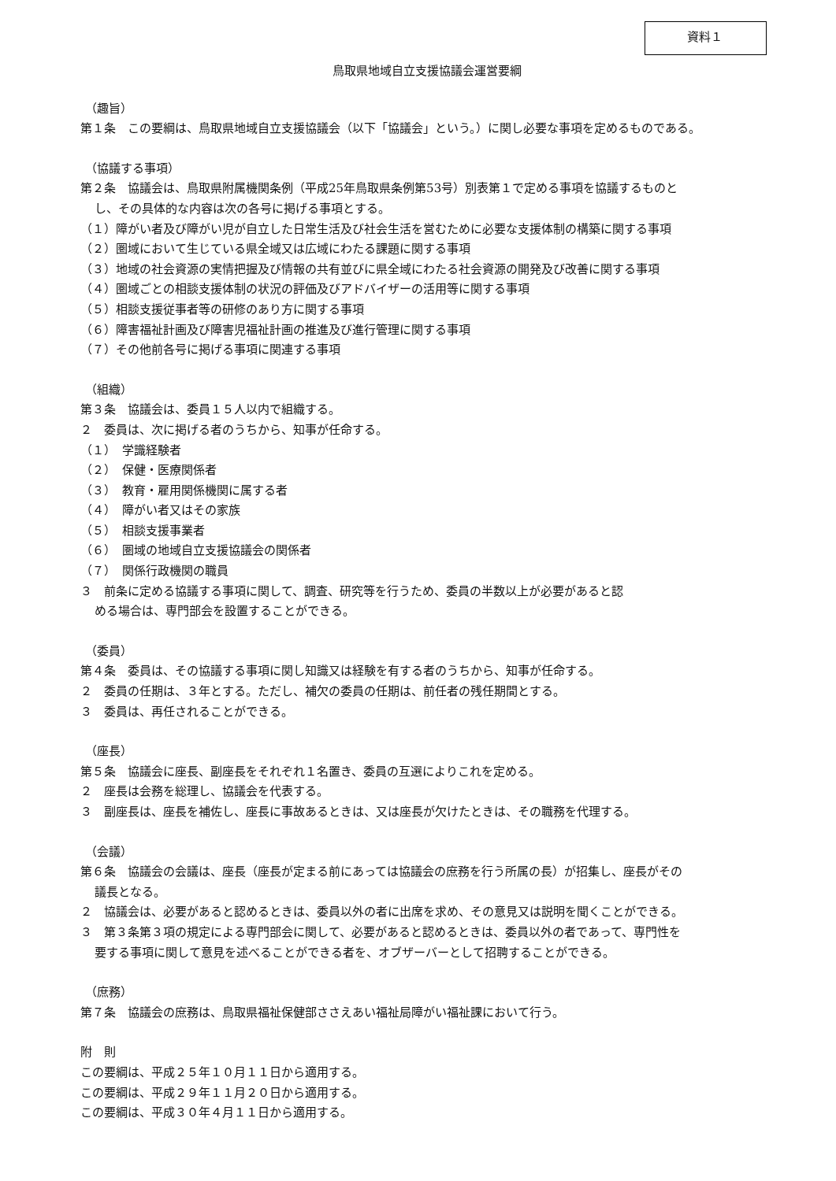資料１
鳥取県地域自立支援協議会運営要綱
（趣旨）
第１条　この要綱は、鳥取県地域自立支援協議会（以下「協議会」という。）に関し必要な事項を定めるものである。
（協議する事項）
第２条　協議会は、鳥取県附属機関条例（平成25年鳥取県条例第53号）別表第１で定める事項を協議するものと
し、その具体的な内容は次の各号に掲げる事項とする。
（１）障がい者及び障がい児が自立した日常生活及び社会生活を営むために必要な支援体制の構築に関する事項
（２）圏域において生じている県全域又は広域にわたる課題に関する事項
（３）地域の社会資源の実情把握及び情報の共有並びに県全域にわたる社会資源の開発及び改善に関する事項
（４）圏域ごとの相談支援体制の状況の評価及びアドバイザーの活用等に関する事項
（５）相談支援従事者等の研修のあり方に関する事項
（６）障害福祉計画及び障害児福祉計画の推進及び進行管理に関する事項
（７）その他前各号に掲げる事項に関連する事項
（組織）
第３条　協議会は、委員１５人以内で組織する。
２　委員は、次に掲げる者のうちから、知事が任命する。
（１）　学識経験者
（２）　保健・医療関係者
（３）　教育・雇用関係機関に属する者
（４）　障がい者又はその家族
（５）　相談支援事業者
（６）　圏域の地域自立支援協議会の関係者
（７）　関係行政機関の職員
３　前条に定める協議する事項に関して、調査、研究等を行うため、委員の半数以上が必要があると認
める場合は、専門部会を設置することができる。
（委員）
第４条　委員は、その協議する事項に関し知識又は経験を有する者のうちから、知事が任命する。
２　委員の任期は、３年とする。ただし、補欠の委員の任期は、前任者の残任期間とする。
３　委員は、再任されることができる。
（座長）
第５条　協議会に座長、副座長をそれぞれ１名置き、委員の互選によりこれを定める。
２　座長は会務を総理し、協議会を代表する。
３　副座長は、座長を補佐し、座長に事故あるときは、又は座長が欠けたときは、その職務を代理する。
（会議）
第６条　協議会の会議は、座長（座長が定まる前にあっては協議会の庶務を行う所属の長）が招集し、座長がその
議長となる。
２　協議会は、必要があると認めるときは、委員以外の者に出席を求め、その意見又は説明を聞くことができる。
３　第３条第３項の規定による専門部会に関して、必要があると認めるときは、委員以外の者であって、専門性を
要する事項に関して意見を述べることができる者を、オブザーバーとして招聘することができる。
（庶務）
第７条　協議会の庶務は、鳥取県福祉保健部ささえあい福祉局障がい福祉課において行う。
附　則
この要綱は、平成２５年１０月１１日から適用する。
この要綱は、平成２９年１１月２０日から適用する。
この要綱は、平成３０年４月１１日から適用する。